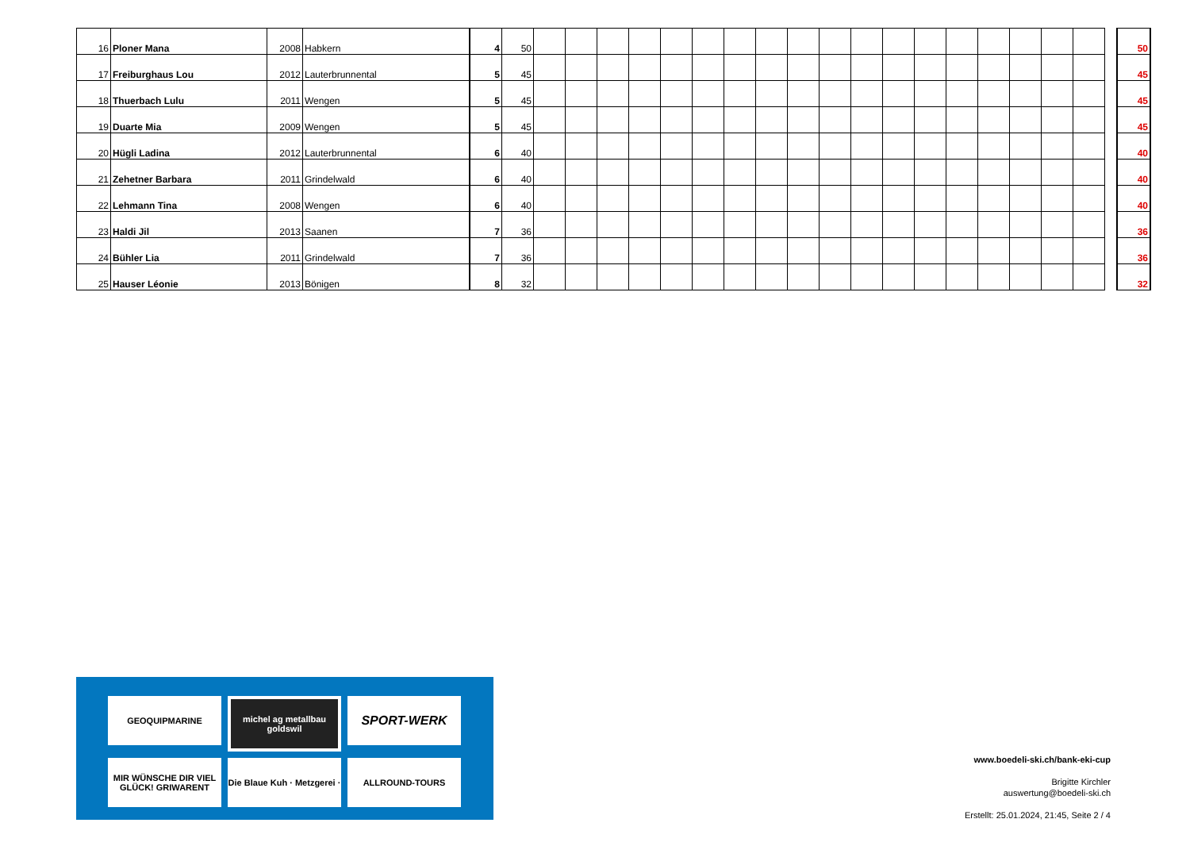| 16 | Ploner Mana | 2008 | Habkern | 4 | 50 | | | | | | | | | | | | | | | | | | | | 50 |
| 17 | Freiburghaus Lou | 2012 | Lauterbrunnental | 5 | 45 | | | | | | | | | | | | | | | | | | | | 45 |
| 18 | Thuerbach Lulu | 2011 | Wengen | 5 | 45 | | | | | | | | | | | | | | | | | | | | 45 |
| 19 | Duarte Mia | 2009 | Wengen | 5 | 45 | | | | | | | | | | | | | | | | | | | | 45 |
| 20 | Hügli Ladina | 2012 | Lauterbrunnental | 6 | 40 | | | | | | | | | | | | | | | | | | | | 40 |
| 21 | Zehetner Barbara | 2011 | Grindelwald | 6 | 40 | | | | | | | | | | | | | | | | | | | | 40 |
| 22 | Lehmann Tina | 2008 | Wengen | 6 | 40 | | | | | | | | | | | | | | | | | | | | 40 |
| 23 | Haldi Jil | 2013 | Saanen | 7 | 36 | | | | | | | | | | | | | | | | | | | | 36 |
| 24 | Bühler Lia | 2011 | Grindelwald | 7 | 36 | | | | | | | | | | | | | | | | | | | | 36 |
| 25 | Hauser Léonie | 2013 | Bönigen | 8 | 32 | | | | | | | | | | | | | | | | | | | | 32 |
GEOQUIPMARINE
michel ag metallbau goldswil
SPORT-WERK
MIR WÜNSCHE DIR VIEL GLÜCK! GRIWARENT
Die Blaue Kuh · Metzgerei ·
ALLROUND-TOURS
www.boedeli-ski.ch/bank-eki-cup
Brigitte Kirchler
auswertung@boedeli-ski.ch
Erstellt: 25.01.2024, 21:45, Seite 2 / 4